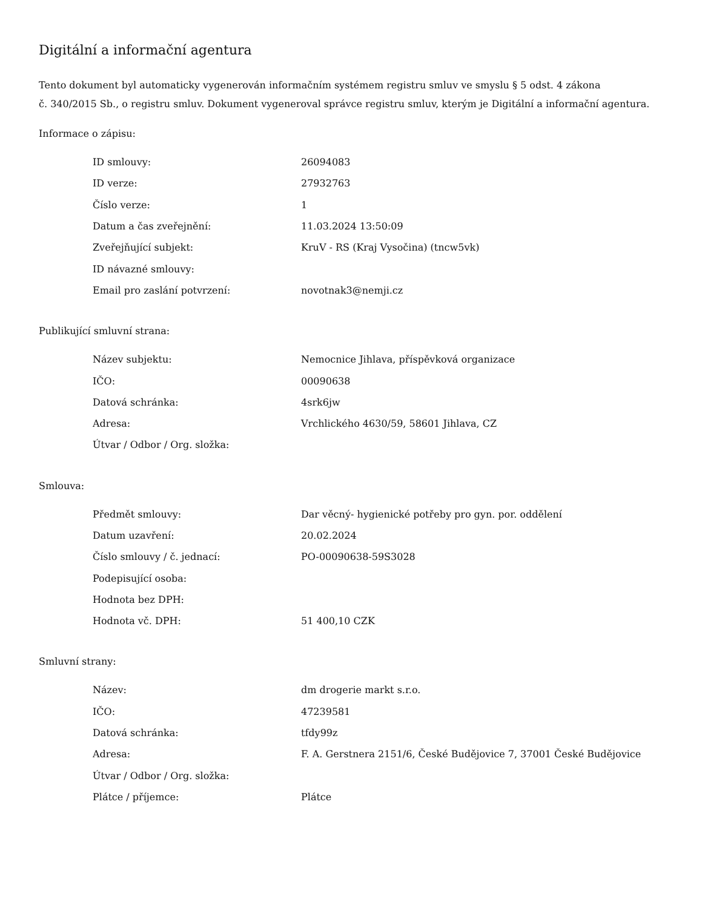Digitální a informační agentura
Tento dokument byl automaticky vygenerován informačním systémem registru smluv ve smyslu § 5 odst. 4 zákona
č. 340/2015 Sb., o registru smluv. Dokument vygeneroval správce registru smluv, kterým je Digitální a informační agentura.
Informace o zápisu:
| ID smlouvy: | 26094083 |
| ID verze: | 27932763 |
| Číslo verze: | 1 |
| Datum a čas zveřejnění: | 11.03.2024 13:50:09 |
| Zveřejňující subjekt: | KruV - RS (Kraj Vysočina) (tncw5vk) |
| ID návazné smlouvy: | |
| Email pro zaslání potvrzení: | novotnak3@nemji.cz |
Publikující smluvní strana:
| Název subjektu: | Nemocnice Jihlava, příspěvková organizace |
| IČO: | 00090638 |
| Datová schránka: | 4srk6jw |
| Adresa: | Vrchlického 4630/59, 58601 Jihlava, CZ |
| Útvar / Odbor / Org. složka: | |
Smlouva:
| Předmět smlouvy: | Dar věcný- hygienické potřeby pro gyn. por. oddělení |
| Datum uzavření: | 20.02.2024 |
| Číslo smlouvy / č. jednací: | PO-00090638-59S3028 |
| Podepisující osoba: | |
| Hodnota bez DPH: | |
| Hodnota vč. DPH: | 51 400,10 CZK |
Smluvní strany:
| Název: | dm drogerie markt s.r.o. |
| IČO: | 47239581 |
| Datová schránka: | tfdy99z |
| Adresa: | F. A. Gerstnera 2151/6, České Budějovice 7, 37001 České Budějovice |
| Útvar / Odbor / Org. složka: | |
| Plátce / příjemce: | Plátce |